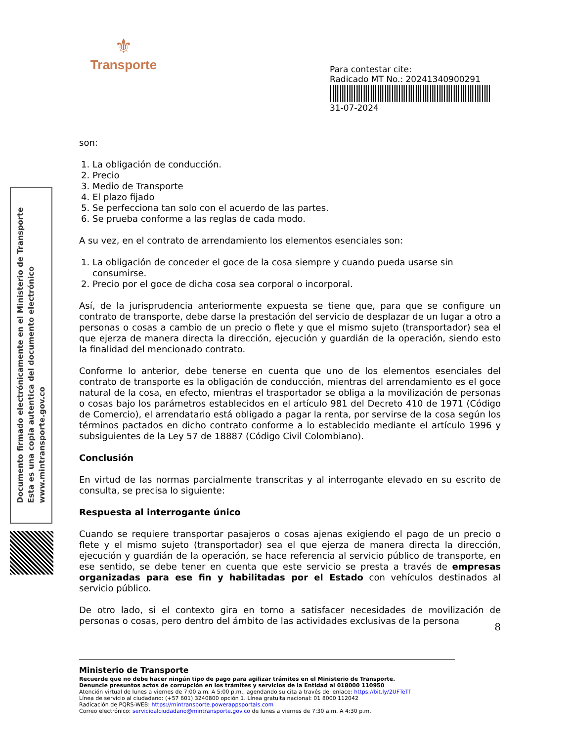⚜
Transporte
Para contestar cite:
Radicado MT No.: 20241340900291
31-07-2024
Documento firmado electrónicamente en el Ministerio de Transporte
Esta es una copia autentica del documento electrónico
www.mintransporte.gov.co
son:
1. La obligación de conducción.
2. Precio
3. Medio de Transporte
4. El plazo fijado
5. Se perfecciona tan solo con el acuerdo de las partes.
6. Se prueba conforme a las reglas de cada modo.
A su vez, en el contrato de arrendamiento los elementos esenciales son:
1. La obligación de conceder el goce de la cosa siempre y cuando pueda usarse sin consumirse.
2. Precio por el goce de dicha cosa sea corporal o incorporal.
Así, de la jurisprudencia anteriormente expuesta se tiene que, para que se configure un contrato de transporte, debe darse la prestación del servicio de desplazar de un lugar a otro a personas o cosas a cambio de un precio o flete y que el mismo sujeto (transportador) sea el que ejerza de manera directa la dirección, ejecución y guardián de la operación, siendo esto la finalidad del mencionado contrato.
Conforme lo anterior, debe tenerse en cuenta que uno de los elementos esenciales del contrato de transporte es la obligación de conducción, mientras del arrendamiento es el goce natural de la cosa, en efecto, mientras el trasportador se obliga a la movilización de personas o cosas bajo los parámetros establecidos en el artículo 981 del Decreto 410 de 1971 (Código de Comercio), el arrendatario está obligado a pagar la renta, por servirse de la cosa según los términos pactados en dicho contrato conforme a lo establecido mediante el artículo 1996 y subsiguientes de la Ley 57 de 18887 (Código Civil Colombiano).
Conclusión
En virtud de las normas parcialmente transcritas y al interrogante elevado en su escrito de consulta, se precisa lo siguiente:
Respuesta al interrogante único
Cuando se requiere transportar pasajeros o cosas ajenas exigiendo el pago de un precio o flete y el mismo sujeto (transportador) sea el que ejerza de manera directa la dirección, ejecución y guardián de la operación, se hace referencia al servicio público de transporte, en ese sentido, se debe tener en cuenta que este servicio se presta a través de empresas organizadas para ese fin y habilitadas por el Estado con vehículos destinados al servicio público.
De otro lado, si el contexto gira en torno a satisfacer necesidades de movilización de personas o cosas, pero dentro del ámbito de las actividades exclusivas de la persona
8
Ministerio de Transporte
Recuerde que no debe hacer ningún tipo de pago para agilizar trámites en el Ministerio de Transporte.
Denuncie presuntos actos de corrupción en los trámites y servicios de la Entidad al 018000 110950
Atención virtual de lunes a viernes de 7:00 a.m. A 5:00 p.m., agendando su cita a través del enlace: https://bit.ly/2UFTeTf
Línea de servicio al ciudadano: (+57 601) 3240800 opción 1. Línea gratuita nacional: 01 8000 112042
Radicación de PQRS-WEB: https://mintransporte.powerappsportals.com
Correo electrónico: servicioalciudadano@mintransporte.gov.co de lunes a viernes de 7:30 a.m. A 4:30 p.m.